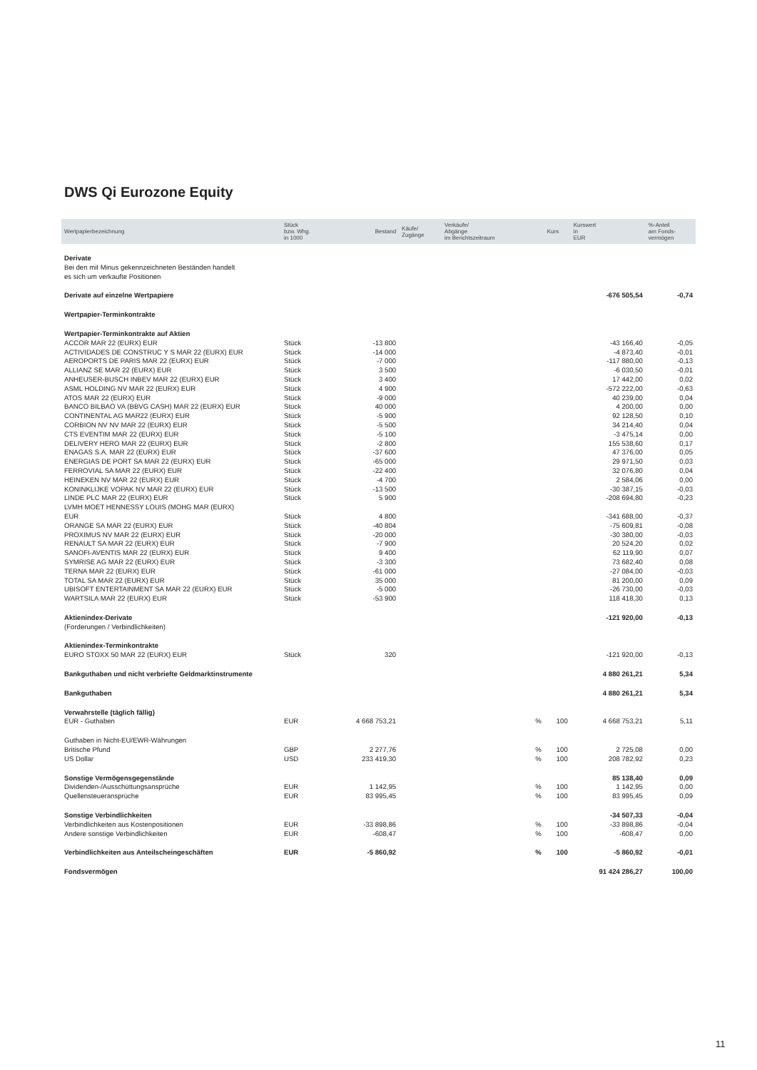DWS Qi Eurozone Equity
| Wertpapierbezeichnung | Stück bzw. Whg. in 1000 | Bestand | Käufe/ Zugänge | Verkäufe/ Abgänge im Berichtszeitraum | | Kurs | Kurswert in EUR | %-Anteil am Fonds- vermögen |
| --- | --- | --- | --- | --- | --- | --- | --- | --- |
| Derivate | | | | | | | | |
| Bei den mit Minus gekennzeichneten Beständen handelt es sich um verkaufte Positionen | | | | | | | | |
| Derivate auf einzelne Wertpapiere | | | | | | | -676 505,54 | -0,74 |
| Wertpapier-Terminkontrakte | | | | | | | | |
| Wertpapier-Terminkontrakte auf Aktien | | | | | | | | |
| ACCOR MAR 22 (EURX) EUR | Stück | -13 800 | | | | | -43 166,40 | -0,05 |
| ACTIVIDADES DE CONSTRUC Y S MAR 22 (EURX) EUR | Stück | -14 000 | | | | | -4 873,40 | -0,01 |
| AEROPORTS DE PARIS MAR 22 (EURX) EUR | Stück | -7 000 | | | | | -117 880,00 | -0,13 |
| ALLIANZ SE MAR 22 (EURX) EUR | Stück | 3 500 | | | | | -6 030,50 | -0,01 |
| ANHEUSER-BUSCH INBEV MAR 22 (EURX) EUR | Stück | 3 400 | | | | | 17 442,00 | 0,02 |
| ASML HOLDING NV MAR 22 (EURX) EUR | Stück | 4 900 | | | | | -572 222,00 | -0,63 |
| ATOS MAR 22 (EURX) EUR | Stück | -9 000 | | | | | 40 239,00 | 0,04 |
| BANCO BILBAO VA (BBVG CASH) MAR 22 (EURX) EUR | Stück | 40 000 | | | | | 4 200,00 | 0,00 |
| CONTINENTAL AG MAR22 (EURX) EUR | Stück | -5 900 | | | | | 92 128,50 | 0,10 |
| CORBION NV NV MAR 22 (EURX) EUR | Stück | -5 500 | | | | | 34 214,40 | 0,04 |
| CTS EVENTIM MAR 22 (EURX) EUR | Stück | -5 100 | | | | | -3 475,14 | 0,00 |
| DELIVERY HERO MAR 22 (EURX) EUR | Stück | -2 800 | | | | | 155 538,60 | 0,17 |
| ENAGAS S.A. MAR 22 (EURX) EUR | Stück | -37 600 | | | | | 47 376,00 | 0,05 |
| ENERGIAS DE PORT SA MAR 22 (EURX) EUR | Stück | -65 000 | | | | | 29 971,50 | 0,03 |
| FERROVIAL SA MAR 22 (EURX) EUR | Stück | -22 400 | | | | | 32 076,80 | 0,04 |
| HEINEKEN NV MAR 22 (EURX) EUR | Stück | -4 700 | | | | | 2 584,06 | 0,00 |
| KONINKLIJKE VOPAK NV MAR 22 (EURX) EUR | Stück | -13 500 | | | | | -30 387,15 | -0,03 |
| LINDE PLC MAR 22 (EURX) EUR | Stück | 5 900 | | | | | -208 694,80 | -0,23 |
| LVMH MOET HENNESSY LOUIS (MOHG MAR (EURX) EUR | Stück | 4 800 | | | | | -341 688,00 | -0,37 |
| ORANGE SA MAR 22 (EURX) EUR | Stück | -40 804 | | | | | -75 609,81 | -0,08 |
| PROXIMUS NV MAR 22 (EURX) EUR | Stück | -20 000 | | | | | -30 380,00 | -0,03 |
| RENAULT SA MAR 22 (EURX) EUR | Stück | -7 900 | | | | | 20 524,20 | 0,02 |
| SANOFI-AVENTIS MAR 22 (EURX) EUR | Stück | 9 400 | | | | | 62 119,90 | 0,07 |
| SYMRISE AG MAR 22 (EURX) EUR | Stück | -3 300 | | | | | 73 682,40 | 0,08 |
| TERNA MAR 22 (EURX) EUR | Stück | -61 000 | | | | | -27 084,00 | -0,03 |
| TOTAL SA MAR 22 (EURX) EUR | Stück | 35 000 | | | | | 81 200,00 | 0,09 |
| UBISOFT ENTERTAINMENT SA MAR 22 (EURX) EUR | Stück | -5 000 | | | | | -26 730,00 | -0,03 |
| WARTSILA MAR 22 (EURX) EUR | Stück | -53 900 | | | | | 118 418,30 | 0,13 |
| Aktienindex-Derivate | | | | | | | -121 920,00 | -0,13 |
| (Forderungen / Verbindlichkeiten) | | | | | | | | |
| Aktienindex-Terminkontrakte | | | | | | | | |
| EURO STOXX 50 MAR 22 (EURX) EUR | Stück | 320 | | | | | -121 920,00 | -0,13 |
| Bankguthaben und nicht verbriefte Geldmarktinstrumente | | | | | | | 4 880 261,21 | 5,34 |
| Bankguthaben | | | | | | | 4 880 261,21 | 5,34 |
| Verwahrstelle (täglich fällig) | | | | | | | | |
| EUR - Guthaben | EUR | 4 668 753,21 | | | % | 100 | 4 668 753,21 | 5,11 |
| Guthaben in Nicht-EU/EWR-Währungen | | | | | | | | |
| Britische Pfund | GBP | 2 277,76 | | | % | 100 | 2 725,08 | 0,00 |
| US Dollar | USD | 233 419,30 | | | % | 100 | 208 782,92 | 0,23 |
| Sonstige Vermögensgegenstände | | | | | | | 85 138,40 | 0,09 |
| Dividenden-/Ausschüttungsansprüche | EUR | 1 142,95 | | | % | 100 | 1 142,95 | 0,00 |
| Quellensteueransprüche | EUR | 83 995,45 | | | % | 100 | 83 995,45 | 0,09 |
| Sonstige Verbindlichkeiten | | | | | | | -34 507,33 | -0,04 |
| Verbindlichkeiten aus Kostenpositionen | EUR | -33 898,86 | | | % | 100 | -33 898,86 | -0,04 |
| Andere sonstige Verbindlichkeiten | EUR | -608,47 | | | % | 100 | -608,47 | 0,00 |
| Verbindlichkeiten aus Anteilscheingeschäften | EUR | -5 860,92 | | | % | 100 | -5 860,92 | -0,01 |
| Fondsvermögen | | | | | | | 91 424 286,27 | 100,00 |
11